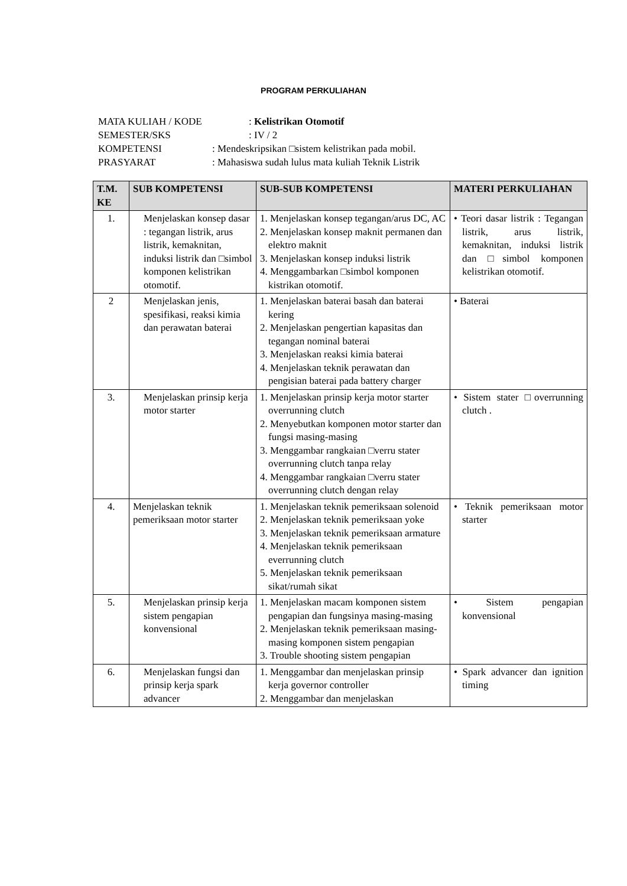PROGRAM PERKULIAHAN
MATA KULIAH / KODE: Kelistrikan Otomotif
SEMESTER/SKS: IV / 2
KOMPETENSI: Mendeskripsikan □sistem kelistrikan pada mobil.
PRASYARAT: Mahasiswa sudah lulus mata kuliah Teknik Listrik
| T.M. KE | SUB KOMPETENSI | SUB-SUB KOMPETENSI | MATERI PERKULIAHAN |
| --- | --- | --- | --- |
| 1. | Menjelaskan konsep dasar : tegangan listrik, arus listrik, kemaknitan, induksi listrik dan □simbol komponen kelistrikan otomotif. | 1. Menjelaskan konsep tegangan/arus DC, AC 2. Menjelaskan konsep maknit permanen dan elektro maknit 3. Menjelaskan konsep induksi listrik 4. Menggambarkan □simbol komponen kistrikan otomotif. | • Teori dasar listrik : Tegangan listrik, arus listrik, kemaknitan, induksi listrik dan □simbol komponen kelistrikan otomotif. |
| 2 | Menjelaskan jenis, spesifikasi, reaksi kimia dan perawatan baterai | 1. Menjelaskan baterai basah dan baterai kering 2. Menjelaskan pengertian kapasitas dan tegangan nominal baterai 3. Menjelaskan reaksi kimia baterai 4. Menjelaskan teknik perawatan dan pengisian baterai pada battery charger | • Baterai |
| 3. | Menjelaskan prinsip kerja motor starter | 1. Menjelaskan prinsip kerja motor starter overrunning clutch 2. Menyebutkan komponen motor starter dan fungsi masing-masing 3. Menggambar rangkaian □verru stater overrunning clutch tanpa relay 4. Menggambar rangkaian □verru stater overrunning clutch dengan relay | • Sistem stater □overrunning clutch . |
| 4. | Menjelaskan teknik pemeriksaan motor starter | 1. Menjelaskan teknik pemeriksaan solenoid 2. Menjelaskan teknik pemeriksaan yoke 3. Menjelaskan teknik pemeriksaan armature 4. Menjelaskan teknik pemeriksaan everrunning clutch 5. Menjelaskan teknik pemeriksaan sikat/rumah sikat | • Teknik pemeriksaan motor starter |
| 5. | Menjelaskan prinsip kerja sistem pengapian konvensional | 1. Menjelaskan macam komponen sistem pengapian dan fungsinya masing-masing 2. Menjelaskan teknik pemeriksaan masing-masing komponen sistem pengapian 3. Trouble shooting sistem pengapian | • Sistem pengapian konvensional |
| 6. | Menjelaskan fungsi dan prinsip kerja spark advancer | 1. Menggambar dan menjelaskan prinsip kerja governor controller 2. Menggambar dan menjelaskan | • Spark advancer dan ignition timing |